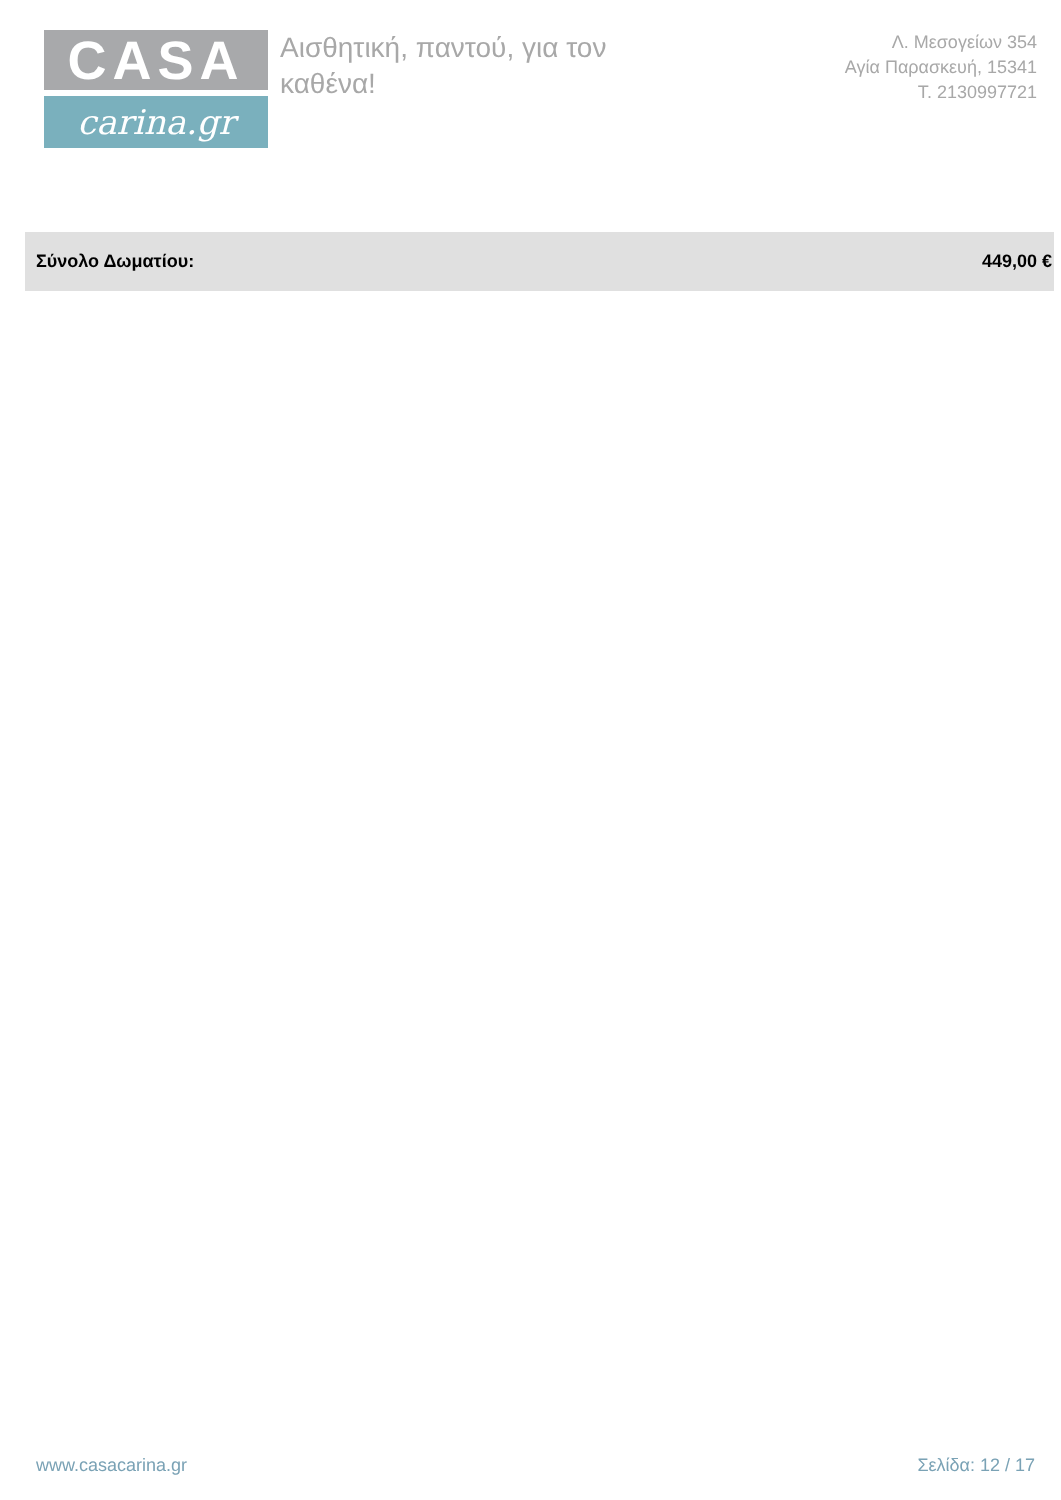CASA
carina.gr
Αισθητική, παντού, για τον καθένα!
Λ. Μεσογείων 354
Αγία Παρασκευή, 15341
Τ. 2130997721
Σύνολο Δωματίου: 449,00 €
www.casacarina.gr Σελίδα: 12 / 17